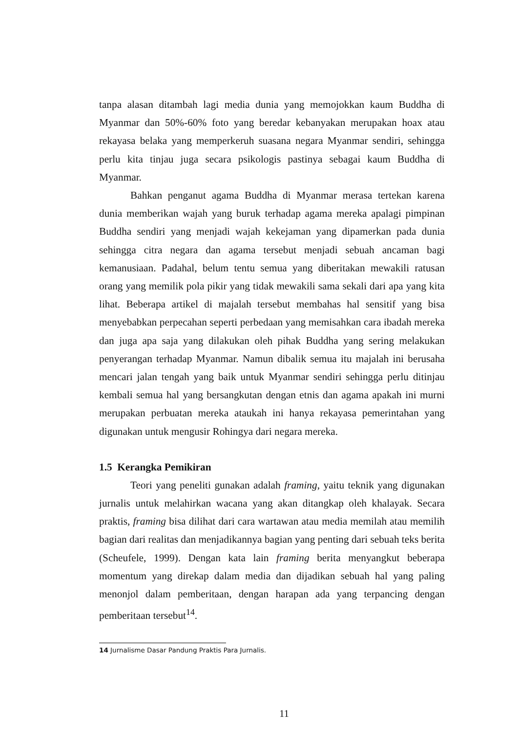tanpa alasan ditambah lagi media dunia yang memojokkan kaum Buddha di Myanmar dan 50%-60% foto yang beredar kebanyakan merupakan hoax atau rekayasa belaka yang memperkeruh suasana negara Myanmar sendiri, sehingga perlu kita tinjau juga secara psikologis pastinya sebagai kaum Buddha di Myanmar.
Bahkan penganut agama Buddha di Myanmar merasa tertekan karena dunia memberikan wajah yang buruk terhadap agama mereka apalagi pimpinan Buddha sendiri yang menjadi wajah kekejaman yang dipamerkan pada dunia sehingga citra negara dan agama tersebut menjadi sebuah ancaman bagi kemanusiaan. Padahal, belum tentu semua yang diberitakan mewakili ratusan orang yang memilik pola pikir yang tidak mewakili sama sekali dari apa yang kita lihat. Beberapa artikel di majalah tersebut membahas hal sensitif yang bisa menyebabkan perpecahan seperti perbedaan yang memisahkan cara ibadah mereka dan juga apa saja yang dilakukan oleh pihak Buddha yang sering melakukan penyerangan terhadap Myanmar. Namun dibalik semua itu majalah ini berusaha mencari jalan tengah yang baik untuk Myanmar sendiri sehingga perlu ditinjau kembali semua hal yang bersangkutan dengan etnis dan agama apakah ini murni merupakan perbuatan mereka ataukah ini hanya rekayasa pemerintahan yang digunakan untuk mengusir Rohingya dari negara mereka.
1.5 Kerangka Pemikiran
Teori yang peneliti gunakan adalah framing, yaitu teknik yang digunakan jurnalis untuk melahirkan wacana yang akan ditangkap oleh khalayak. Secara praktis, framing bisa dilihat dari cara wartawan atau media memilah atau memilih bagian dari realitas dan menjadikannya bagian yang penting dari sebuah teks berita (Scheufele, 1999). Dengan kata lain framing berita menyangkut beberapa momentum yang direkap dalam media dan dijadikan sebuah hal yang paling menonjol dalam pemberitaan, dengan harapan ada yang terpancing dengan pemberitaan tersebut<sup>14</sup>.
14 Jurnalisme Dasar Pandung Praktis Para Jurnalis.
11